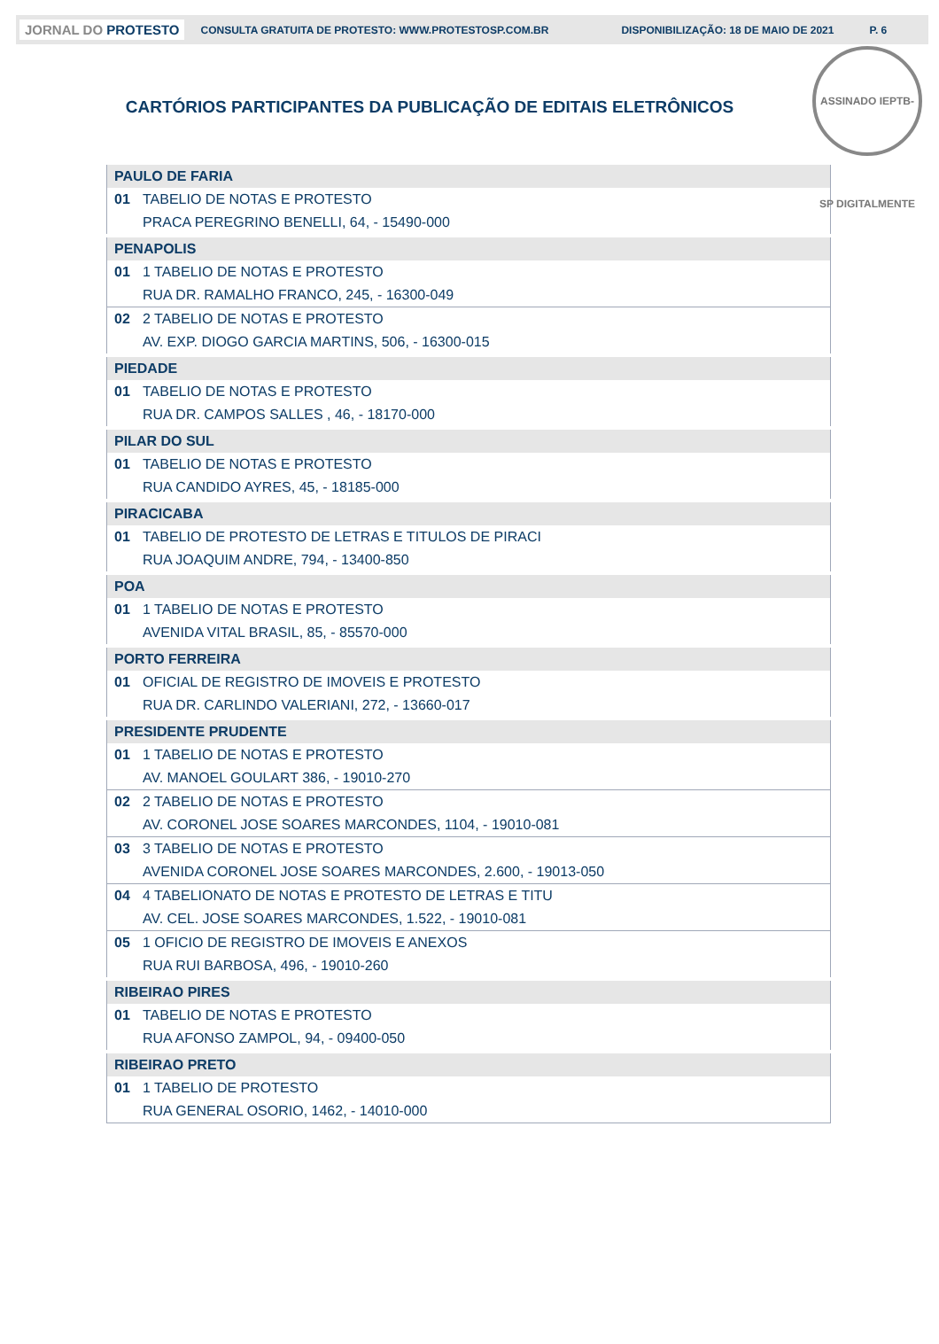JORNAL DO PROTESTO
CONSULTA GRATUITA DE PROTESTO: WWW.PROTESTOSP.COM.BR DISPONIBILIZAÇÃO: 18 DE MAIO DE 2021 P. 6
ASSINADO IEPTB-SP DIGITALMENTE
CARTÓRIOS PARTICIPANTES DA PUBLICAÇÃO DE EDITAIS ELETRÔNICOS
| PAULO DE FARIA | |
| 01 | TABELIO DE NOTAS E PROTESTO |
| | PRACA PEREGRINO BENELLI, 64, - 15490-000 |
| PENAPOLIS | |
| 01 | 1 TABELIO DE NOTAS E PROTESTO |
| | RUA DR. RAMALHO FRANCO, 245, - 16300-049 |
| 02 | 2 TABELIO DE NOTAS E PROTESTO |
| | AV. EXP. DIOGO GARCIA MARTINS, 506, - 16300-015 |
| PIEDADE | |
| 01 | TABELIO DE NOTAS E PROTESTO |
| | RUA DR. CAMPOS SALLES , 46, - 18170-000 |
| PILAR DO SUL | |
| 01 | TABELIO DE NOTAS E PROTESTO |
| | RUA CANDIDO AYRES, 45, - 18185-000 |
| PIRACICABA | |
| 01 | TABELIO DE PROTESTO DE LETRAS E TITULOS DE PIRACI |
| | RUA JOAQUIM ANDRE, 794, - 13400-850 |
| POA | |
| 01 | 1 TABELIO DE NOTAS E PROTESTO |
| | AVENIDA VITAL BRASIL, 85, - 85570-000 |
| PORTO FERREIRA | |
| 01 | OFICIAL DE REGISTRO DE IMOVEIS E PROTESTO |
| | RUA DR. CARLINDO VALERIANI, 272, - 13660-017 |
| PRESIDENTE PRUDENTE | |
| 01 | 1 TABELIO DE NOTAS E PROTESTO |
| | AV. MANOEL GOULART 386, - 19010-270 |
| 02 | 2 TABELIO DE NOTAS E PROTESTO |
| | AV. CORONEL JOSE SOARES MARCONDES, 1104, - 19010-081 |
| 03 | 3 TABELIO DE NOTAS E PROTESTO |
| | AVENIDA CORONEL JOSE SOARES MARCONDES, 2.600, - 19013-050 |
| 04 | 4 TABELIONATO DE NOTAS E PROTESTO DE LETRAS E TITU |
| | AV. CEL. JOSE SOARES MARCONDES, 1.522, - 19010-081 |
| 05 | 1 OFICIO DE REGISTRO DE IMOVEIS E ANEXOS |
| | RUA RUI BARBOSA, 496, - 19010-260 |
| RIBEIRAO PIRES | |
| 01 | TABELIO DE NOTAS E PROTESTO |
| | RUA AFONSO ZAMPOL, 94, - 09400-050 |
| RIBEIRAO PRETO | |
| 01 | 1 TABELIO DE PROTESTO |
| | RUA GENERAL OSORIO, 1462, - 14010-000 |